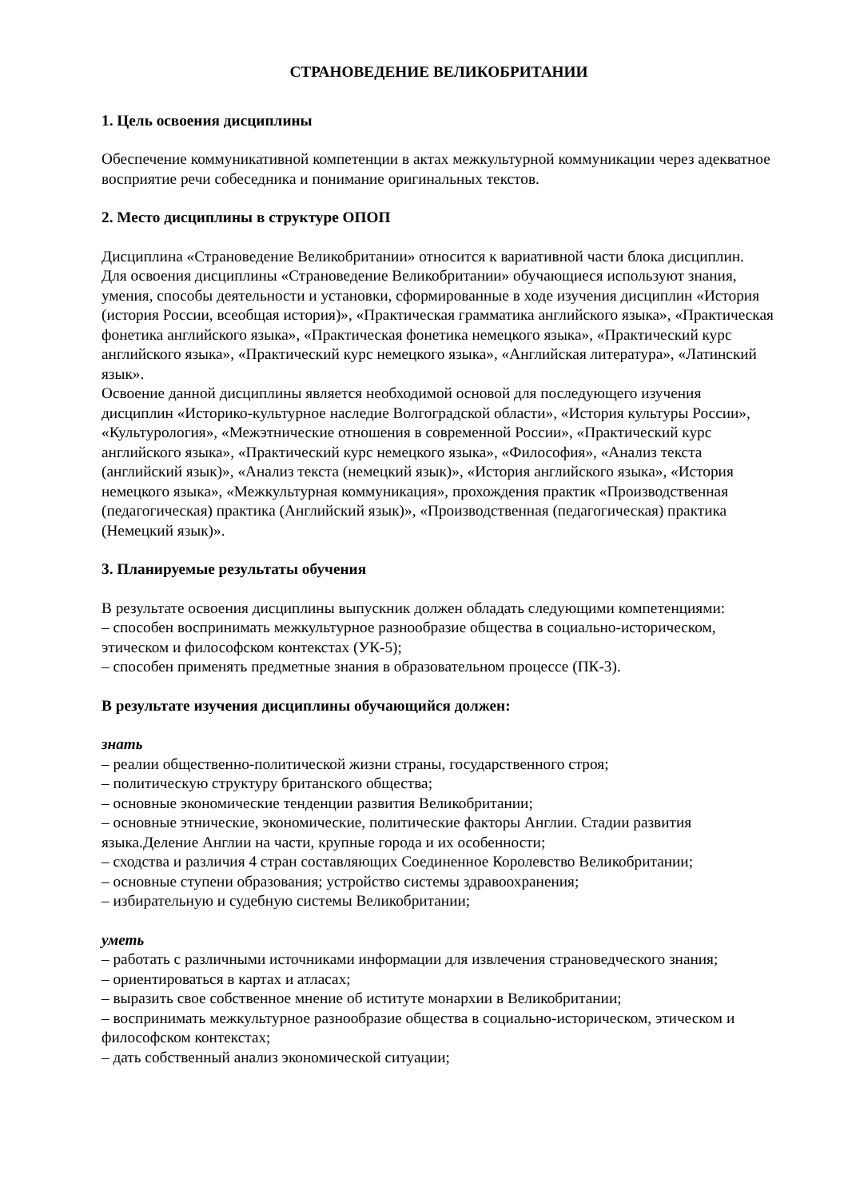СТРАНОВЕДЕНИЕ ВЕЛИКОБРИТАНИИ
1. Цель освоения дисциплины
Обеспечение коммуникативной компетенции в актах межкультурной коммуникации через адекватное восприятие речи собеседника и понимание оригинальных текстов.
2. Место дисциплины в структуре ОПОП
Дисциплина «Страноведение Великобритании» относится к вариативной части блока дисциплин.
Для освоения дисциплины «Страноведение Великобритании» обучающиеся используют знания, умения, способы деятельности и установки, сформированные в ходе изучения дисциплин «История (история России, всеобщая история)», «Практическая грамматика английского языка», «Практическая фонетика английского языка», «Практическая фонетика немецкого языка», «Практический курс английского языка», «Практический курс немецкого языка», «Английская литература», «Латинский язык».
Освоение данной дисциплины является необходимой основой для последующего изучения дисциплин «Историко-культурное наследие Волгоградской области», «История культуры России», «Культурология», «Межэтнические отношения в современной России», «Практический курс английского языка», «Практический курс немецкого языка», «Философия», «Анализ текста (английский язык)», «Анализ текста (немецкий язык)», «История английского языка», «История немецкого языка», «Межкультурная коммуникация», прохождения практик «Производственная (педагогическая) практика (Английский язык)», «Производственная (педагогическая) практика (Немецкий язык)».
3. Планируемые результаты обучения
В результате освоения дисциплины выпускник должен обладать следующими компетенциями:
– способен воспринимать межкультурное разнообразие общества в социально-историческом, этическом и философском контекстах (УК-5);
– способен применять предметные знания в образовательном процессе (ПК-3).
В результате изучения дисциплины обучающийся должен:
знать
– реалии общественно-политической жизни страны, государственного строя;
– политическую структуру британского общества;
– основные экономические тенденции развития Великобритании;
– основные этнические, экономические, политические факторы Англии. Стадии развития языка.Деление Англии на части, крупные города и их особенности;
– сходства и различия 4 стран составляющих Соединенное Королевство Великобритании;
– основные ступени образования; устройство системы здравоохранения;
– избирательную и судебную системы Великобритании;
уметь
– работать с различными источниками информации для извлечения страноведческого знания;
– ориентироваться в картах и атласах;
– выразить свое собственное мнение об иститутe монархии в Великобритании;
– воспринимать межкультурное разнообразие общества в социально-историческом, этическом и философском контекстах;
– дать собственный анализ экономической ситуации;